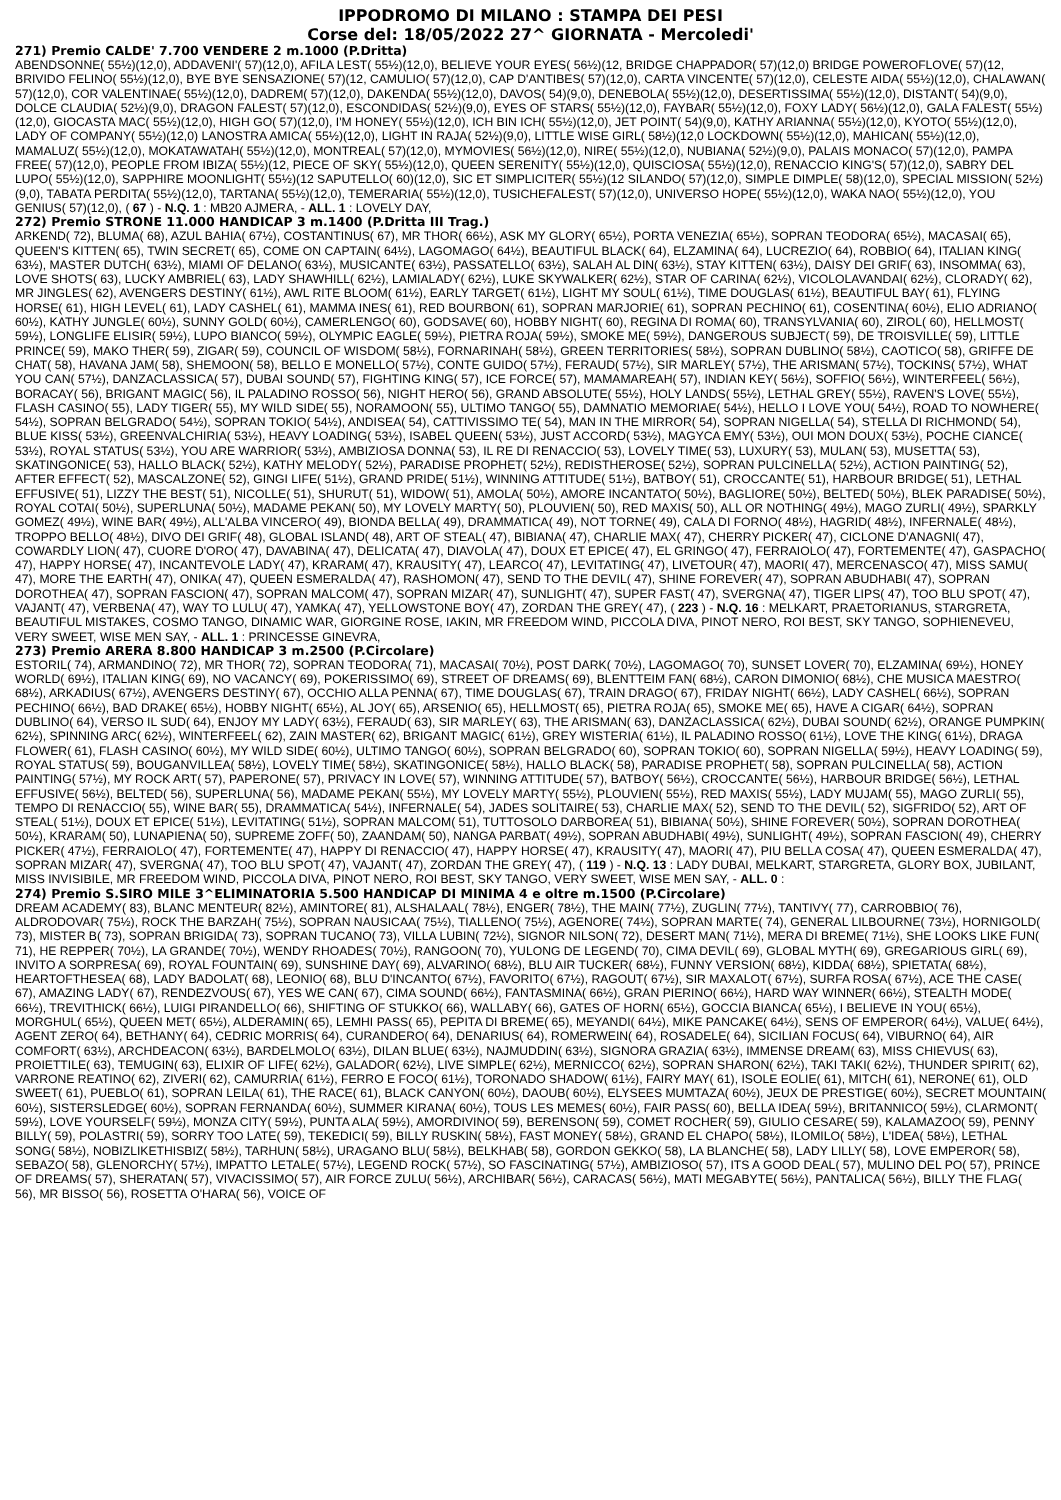IPPODROMO DI MILANO : STAMPA DEI PESI
Corse del: 18/05/2022 27^ GIORNATA - Mercoledi'
271) Premio CALDE' 7.700 VENDERE 2 m.1000 (P.Dritta)
ABENDSONNE( 55½)(12,0), ADDAVENI'( 57)(12,0), AFILA LEST( 55½)(12,0), BELIEVE YOUR EYES( 56½)(12, BRIDGE CHAPPADOR( 57)(12,0) BRIDGE POWEROFLOVE( 57)(12, BRIVIDO FELINO( 55½)(12,0), BYE BYE SENSAZIONE( 57)(12, CAMULIO( 57)(12,0), CAP D'ANTIBES( 57)(12,0), CARTA VINCENTE( 57)(12,0), CELESTE AIDA( 55½)(12,0), CHALAWAN( 57)(12,0), COR VALENTINAE( 55½)(12,0), DADREM( 57)(12,0), DAKENDA( 55½)(12,0), DAVOS( 54)(9,0), DENEBOLA( 55½)(12,0), DESERTISSIMA( 55½)(12,0), DISTANT( 54)(9,0), DOLCE CLAUDIA( 52½)(9,0), DRAGON FALEST( 57)(12,0), ESCONDIDAS( 52½)(9,0), EYES OF STARS( 55½)(12,0), FAYBAR( 55½)(12,0), FOXY LADY( 56½)(12,0), GALA FALEST( 55½)(12,0), GIOCASTA MAC( 55½)(12,0), HIGH GO( 57)(12,0), I'M HONEY( 55½)(12,0), ICH BIN ICH( 55½)(12,0), JET POINT( 54)(9,0), KATHY ARIANNA( 55½)(12,0), KYOTO( 55½)(12,0), LADY OF COMPANY( 55½)(12,0) LANOSTRA AMICA( 55½)(12,0), LIGHT IN RAJA( 52½)(9,0), LITTLE WISE GIRL( 58½)(12,0 LOCKDOWN( 55½)(12,0), MAHICAN( 55½)(12,0), MAMALUZ( 55½)(12,0), MOKATAWATAH( 55½)(12,0), MONTREAL( 57)(12,0), MYMOVIES( 56½)(12,0), NIRE( 55½)(12,0), NUBIANA( 52½)(9,0), PALAIS MONACO( 57)(12,0), PAMPA FREE( 57)(12,0), PEOPLE FROM IBIZA( 55½)(12, PIECE OF SKY( 55½)(12,0), QUEEN SERENITY( 55½)(12,0), QUISCIOSA( 55½)(12,0), RENACCIO KING'S( 57)(12,0), SABRY DEL LUPO( 55½)(12,0), SAPPHIRE MOONLIGHT( 55½)(12 SAPUTELLO( 60)(12,0), SIC ET SIMPLICITER( 55½)(12 SILANDO( 57)(12,0), SIMPLE DIMPLE( 58)(12,0), SPECIAL MISSION( 52½)(9,0), TABATA PERDITA( 55½)(12,0), TARTANA( 55½)(12,0), TEMERARIA( 55½)(12,0), TUSICHEFALEST( 57)(12,0), UNIVERSO HOPE( 55½)(12,0), WAKA NAO( 55½)(12,0), YOU GENIUS( 57)(12,0), ( 67 ) - N.Q. 1 : MB20 AJMERA, - ALL. 1 : LOVELY DAY,
272) Premio STRONE 11.000 HANDICAP 3 m.1400 (P.Dritta III Trag.)
ARKEND( 72), BLUMA( 68), AZUL BAHIA( 67½), COSTANTINUS( 67), MR THOR( 66½), ASK MY GLORY( 65½), PORTA VENEZIA( 65½), SOPRAN TEODORA( 65½), MACASAI( 65), QUEEN'S KITTEN( 65), TWIN SECRET( 65), COME ON CAPTAIN( 64½), LAGOMAGO( 64½), BEAUTIFUL BLACK( 64), ELZAMINA( 64), LUCREZIO( 64), ROBBIO( 64), ITALIAN KING( 63½), MASTER DUTCH( 63½), MIAMI OF DELANO( 63½), MUSICANTE( 63½), PASSATELLO( 63½), SALAH AL DIN( 63½), STAY KITTEN( 63½), DAISY DEI GRIF( 63), INSOMMA( 63), LOVE SHOTS( 63), LUCKY AMBRIEL( 63), LADY SHAWHILL( 62½), LAMIALADY( 62½), LUKE SKYWALKER( 62½), STAR OF CARINA( 62½), VICOLOLAVANDAI( 62½), CLORADY( 62), MR JINGLES( 62), AVENGERS DESTINY( 61½), AWL RITE BLOOM( 61½), EARLY TARGET( 61½), LIGHT MY SOUL( 61½), TIME DOUGLAS( 61½), BEAUTIFUL BAY( 61), FLYING HORSE( 61), HIGH LEVEL( 61), LADY CASHEL( 61), MAMMA INES( 61), RED BOURBON( 61), SOPRAN MARJORIE( 61), SOPRAN PECHINO( 61), COSENTINA( 60½), ELIO ADRIANO( 60½), KATHY JUNGLE( 60½), SUNNY GOLD( 60½), CAMERLENGO( 60), GODSAVE( 60), HOBBY NIGHT( 60), REGINA DI ROMA( 60), TRANSYLVANIA( 60), ZIROL( 60), HELLMOST( 59½), LONGLIFE ELISIR( 59½), LUPO BIANCO( 59½), OLYMPIC EAGLE( 59½), PIETRA ROJA( 59½), SMOKE ME( 59½), DANGEROUS SUBJECT( 59), DE TROISVILLE( 59), LITTLE PRINCE( 59), MAKO THER( 59), ZIGAR( 59), COUNCIL OF WISDOM( 58½), FORNARINAH( 58½), GREEN TERRITORIES( 58½), SOPRAN DUBLINO( 58½), CAOTICO( 58), GRIFFE DE CHAT( 58), HAVANA JAM( 58), SHEMOON( 58), BELLO E MONELLO( 57½), CONTE GUIDO( 57½), FERAUD( 57½), SIR MARLEY( 57½), THE ARISMAN( 57½), TOCKINS( 57½), WHAT YOU CAN( 57½), DANZACLASSICA( 57), DUBAI SOUND( 57), FIGHTING KING( 57), ICE FORCE( 57), MAMAMAREAH( 57), INDIAN KEY( 56½), SOFFIO( 56½), WINTERFEEL( 56½), BORACAY( 56), BRIGANT MAGIC( 56), IL PALADINO ROSSO( 56), NIGHT HERO( 56), GRAND ABSOLUTE( 55½), HOLY LANDS( 55½), LETHAL GREY( 55½), RAVEN'S LOVE( 55½), FLASH CASINO( 55), LADY TIGER( 55), MY WILD SIDE( 55), NORAMOON( 55), ULTIMO TANGO( 55), DAMNATIO MEMORIAE( 54½), HELLO I LOVE YOU( 54½), ROAD TO NOWHERE( 54½), SOPRAN BELGRADO( 54½), SOPRAN TOKIO( 54½), ANDISEA( 54), CATTIVISSIMO TE( 54), MAN IN THE MIRROR( 54), SOPRAN NIGELLA( 54), STELLA DI RICHMOND( 54), BLUE KISS( 53½), GREENVALCHIRIA( 53½), HEAVY LOADING( 53½), ISABEL QUEEN( 53½), JUST ACCORD( 53½), MAGYCA EMY( 53½), OUI MON DOUX( 53½), POCHE CIANCE( 53½), ROYAL STATUS( 53½), YOU ARE WARRIOR( 53½), AMBIZIOSA DONNA( 53), IL RE DI RENACCIO( 53), LOVELY TIME( 53), LUXURY( 53), MULAN( 53), MUSETTA( 53), SKATINGONICE( 53), HALLO BLACK( 52½), KATHY MELODY( 52½), PARADISE PROPHET( 52½), REDISTHEROSE( 52½), SOPRAN PULCINELLA( 52½), ACTION PAINTING( 52), AFTER EFFECT( 52), MASCALZONE( 52), GINGI LIFE( 51½), GRAND PRIDE( 51½), WINNING ATTITUDE( 51½), BATBOY( 51), CROCCANTE( 51), HARBOUR BRIDGE( 51), LETHAL EFFUSIVE( 51), LIZZY THE BEST( 51), NICOLLE( 51), SHURUT( 51), WIDOW( 51), AMOLA( 50½), AMORE INCANTATO( 50½), BAGLIORE( 50½), BELTED( 50½), BLEK PARADISE( 50½), ROYAL COTAI( 50½), SUPERLUNA( 50½), MADAME PEKAN( 50), MY LOVELY MARTY( 50), PLOUVIEN( 50), RED MAXIS( 50), ALL OR NOTHING( 49½), MAGO ZURLI( 49½), SPARKLY GOMEZ( 49½), WINE BAR( 49½), ALL'ALBA VINCERO( 49), BIONDA BELLA( 49), DRAMMATICA( 49), NOT TORNE( 49), CALA DI FORNO( 48½), HAGRID( 48½), INFERNALE( 48½), TROPPO BELLO( 48½), DIVO DEI GRIF( 48), GLOBAL ISLAND( 48), ART OF STEAL( 47), BIBIANA( 47), CHARLIE MAX( 47), CHERRY PICKER( 47), CICLONE D'ANAGNI( 47), COWARDLY LION( 47), CUORE D'ORO( 47), DAVABINA( 47), DELICATA( 47), DIAVOLA( 47), DOUX ET EPICE( 47), EL GRINGO( 47), FERRAIOLO( 47), FORTEMENTE( 47), GASPACHO( 47), HAPPY HORSE( 47), INCANTEVOLE LADY( 47), KRARAM( 47), KRAUSITY( 47), LEARCO( 47), LEVITATING( 47), LIVETOUR( 47), MAORI( 47), MERCENASCO( 47), MISS SAMU( 47), MORE THE EARTH( 47), ONIKA( 47), QUEEN ESMERALDA( 47), RASHOMON( 47), SEND TO THE DEVIL( 47), SHINE FOREVER( 47), SOPRAN ABUDHABI( 47), SOPRAN DOROTHEA( 47), SOPRAN FASCION( 47), SOPRAN MALCOM( 47), SOPRAN MIZAR( 47), SUNLIGHT( 47), SUPER FAST( 47), SVERGNA( 47), TIGER LIPS( 47), TOO BLU SPOT( 47), VAJANT( 47), VERBENA( 47), WAY TO LULU( 47), YAMKA( 47), YELLOWSTONE BOY( 47), ZORDAN THE GREY( 47), ( 223 ) - N.Q. 16 : MELKART, PRAETORIANUS, STARGRETA, BEAUTIFUL MISTAKES, COSMO TANGO, DINAMIC WAR, GIORGINE ROSE, IAKIN, MR FREEDOM WIND, PICCOLA DIVA, PINOT NERO, ROI BEST, SKY TANGO, SOPHIENEVEU, VERY SWEET, WISE MEN SAY, - ALL. 1 : PRINCESSE GINEVRA,
273) Premio ARERA 8.800 HANDICAP 3 m.2500 (P.Circolare)
ESTORIL( 74), ARMANDINO( 72), MR THOR( 72), SOPRAN TEODORA( 71), MACASAI( 70½), POST DARK( 70½), LAGOMAGO( 70), SUNSET LOVER( 70), ELZAMINA( 69½), HONEY WORLD( 69½), ITALIAN KING( 69), NO VACANCY( 69), POKERISSIMO( 69), STREET OF DREAMS( 69), BLENTTEIM FAN( 68½), CARON DIMONIO( 68½), CHE MUSICA MAESTRO( 68½), ARKADIUS( 67½), AVENGERS DESTINY( 67), OCCHIO ALLA PENNA( 67), TIME DOUGLAS( 67), TRAIN DRAGO( 67), FRIDAY NIGHT( 66½), LADY CASHEL( 66½), SOPRAN PECHINO( 66½), BAD DRAKE( 65½), HOBBY NIGHT( 65½), AL JOY( 65), ARSENIO( 65), HELLMOST( 65), PIETRA ROJA( 65), SMOKE ME( 65), HAVE A CIGAR( 64½), SOPRAN DUBLINO( 64), VERSO IL SUD( 64), ENJOY MY LADY( 63½), FERAUD( 63), SIR MARLEY( 63), THE ARISMAN( 63), DANZACLASSICA( 62½), DUBAI SOUND( 62½), ORANGE PUMPKIN( 62½), SPINNING ARC( 62½), WINTERFEEL( 62), ZAIN MASTER( 62), BRIGANT MAGIC( 61½), GREY WISTERIA( 61½), IL PALADINO ROSSO( 61½), LOVE THE KING( 61½), DRAGA FLOWER( 61), FLASH CASINO( 60½), MY WILD SIDE( 60½), ULTIMO TANGO( 60½), SOPRAN BELGRADO( 60), SOPRAN TOKIO( 60), SOPRAN NIGELLA( 59½), HEAVY LOADING( 59), ROYAL STATUS( 59), BOUGANVILLEA( 58½), LOVELY TIME( 58½), SKATINGONICE( 58½), HALLO BLACK( 58), PARADISE PROPHET( 58), SOPRAN PULCINELLA( 58), ACTION PAINTING( 57½), MY ROCK ART( 57), PAPERONE( 57), PRIVACY IN LOVE( 57), WINNING ATTITUDE( 57), BATBOY( 56½), CROCCANTE( 56½), HARBOUR BRIDGE( 56½), LETHAL EFFUSIVE( 56½), BELTED( 56), SUPERLUNA( 56), MADAME PEKAN( 55½), MY LOVELY MARTY( 55½), PLOUVIEN( 55½), RED MAXIS( 55½), LADY MUJAM( 55), MAGO ZURLI( 55), TEMPO DI RENACCIO( 55), WINE BAR( 55), DRAMMATICA( 54½), INFERNALE( 54), JADES SOLITAIRE( 53), CHARLIE MAX( 52), SEND TO THE DEVIL( 52), SIGFRIDO( 52), ART OF STEAL( 51½), DOUX ET EPICE( 51½), LEVITATING( 51½), SOPRAN MALCOM( 51), TUTTOSOLO DARBOREA( 51), BIBIANA( 50½), SHINE FOREVER( 50½), SOPRAN DOROTHEA( 50½), KRARAM( 50), LUNAPIENA( 50), SUPREME ZOFF( 50), ZAANDAM( 50), NANGA PARBAT( 49½), SOPRAN ABUDHABI( 49½), SUNLIGHT( 49½), SOPRAN FASCION( 49), CHERRY PICKER( 47½), FERRAIOLO( 47), FORTEMENTE( 47), HAPPY DI RENACCIO( 47), HAPPY HORSE( 47), KRAUSITY( 47), MAORI( 47), PIU BELLA COSA( 47), QUEEN ESMERALDA( 47), SOPRAN MIZAR( 47), SVERGNA( 47), TOO BLU SPOT( 47), VAJANT( 47), ZORDAN THE GREY( 47), ( 119 ) - N.Q. 13 : LADY DUBAI, MELKART, STARGRETA, GLORY BOX, JUBILANT, MISS INVISIBILE, MR FREEDOM WIND, PICCOLA DIVA, PINOT NERO, ROI BEST, SKY TANGO, VERY SWEET, WISE MEN SAY, - ALL. 0 :
274) Premio S.SIRO MILE 3^ELIMINATORIA 5.500 HANDICAP DI MINIMA 4 e oltre m.1500 (P.Circolare)
DREAM ACADEMY( 83), BLANC MENTEUR( 82½), AMINTORE( 81), ALSHALAAL( 78½), ENGER( 78½), THE MAIN( 77½), ZUGLIN( 77½), TANTIVY( 77), CARROBBIO( 76), ALDRODOVAR( 75½), ROCK THE BARZAH( 75½), SOPRAN NAUSICAA( 75½), TIALLENO( 75½), AGENORE( 74½), SOPRAN MARTE( 74), GENERAL LILBOURNE( 73½), HORNIGOLD( 73), MISTER B( 73), SOPRAN BRIGIDA( 73), SOPRAN TUCANO( 73), VILLA LUBIN( 72½), SIGNOR NILSON( 72), DESERT MAN( 71½), MERA DI BREME( 71½), SHE LOOKS LIKE FUN( 71), HE REPPER( 70½), LA GRANDE( 70½), WENDY RHOADES( 70½), RANGOON( 70), YULONG DE LEGEND( 70), CIMA DEVIL( 69), GLOBAL MYTH( 69), GREGARIOUS GIRL( 69), INVITO A SORPRESA( 69), ROYAL FOUNTAIN( 69), SUNSHINE DAY( 69), ALVARINO( 68½), BLU AIR TUCKER( 68½), FUNNY VERSION( 68½), KIDDA( 68½), SPIETATA( 68½), HEARTOFTHESEA( 68), LADY BADOLAT( 68), LEONIO( 68), BLU D'INCANTO( 67½), FAVORITO( 67½), RAGOUT( 67½), SIR MAXALOT( 67½), SURFA ROSA( 67½), ACE THE CASE( 67), AMAZING LADY( 67), RENDEZVOUS( 67), YES WE CAN( 67), CIMA SOUND( 66½), FANTASMINA( 66½), GRAN PIERINO( 66½), HARD WAY WINNER( 66½), STEALTH MODE( 66½), TREVITHICK( 66½), LUIGI PIRANDELLO( 66), SHIFTING OF STUKKO( 66), WALLABY( 66), GATES OF HORN( 65½), GOCCIA BIANCA( 65½), I BELIEVE IN YOU( 65½), MORGHUL( 65½), QUEEN MET( 65½), ALDERAMIN( 65), LEMHI PASS( 65), PEPITA DI BREME( 65), MEYANDI( 64½), MIKE PANCAKE( 64½), SENS OF EMPEROR( 64½), VALUE( 64½), AGENT ZERO( 64), BETHANY( 64), CEDRIC MORRIS( 64), CURANDERO( 64), DENARIUS( 64), ROMERWEIN( 64), ROSADELE( 64), SICILIAN FOCUS( 64), VIBURNO( 64), AIR COMFORT( 63½), ARCHDEACON( 63½), BARDELMOLO( 63½), DILAN BLUE( 63½), NAJMUDDIN( 63½), SIGNORA GRAZIA( 63½), IMMENSE DREAM( 63), MISS CHIEVUS( 63), PROIETTILE( 63), TEMUGIN( 63), ELIXIR OF LIFE( 62½), GALADOR( 62½), LIVE SIMPLE( 62½), MERNICCO( 62½), SOPRAN SHARON( 62½), TAKI TAKI( 62½), THUNDER SPIRIT( 62), VARRONE REATINO( 62), ZIVERI( 62), CAMURRIA( 61½), FERRO E FOCO( 61½), TORONADO SHADOW( 61½), FAIRY MAY( 61), ISOLE EOLIE( 61), MITCH( 61), NERONE( 61), OLD SWEET( 61), PUEBLO( 61), SOPRAN LEILA( 61), THE RACE( 61), BLACK CANYON( 60½), DAOUB( 60½), ELYSEES MUMTAZA( 60½), JEUX DE PRESTIGE( 60½), SECRET MOUNTAIN( 60½), SISTERSLEDGE( 60½), SOPRAN FERNANDA( 60½), SUMMER KIRANA( 60½), TOUS LES MEMES( 60½), FAIR PASS( 60), BELLA IDEA( 59½), BRITANNICO( 59½), CLARMONT( 59½), LOVE YOURSELF( 59½), MONZA CITY( 59½), PUNTA ALA( 59½), AMORDIVINO( 59), BERENSON( 59), COMET ROCHER( 59), GIULIO CESARE( 59), KALAMAZOO( 59), PENNY BILLY( 59), POLASTRI( 59), SORRY TOO LATE( 59), TEKEDICI( 59), BILLY RUSKIN( 58½), FAST MONEY( 58½), GRAND EL CHAPO( 58½), ILOMILO( 58½), L'IDEA( 58½), LETHAL SONG( 58½), NOBIZLIKETHISBIZ( 58½), TARHUN( 58½), URAGANO BLU( 58½), BELKHAB( 58), GORDON GEKKO( 58), LA BLANCHE( 58), LADY LILLY( 58), LOVE EMPEROR( 58), SEBAZO( 58), GLENORCHY( 57½), IMPATTO LETALE( 57½), LEGEND ROCK( 57½), SO FASCINATING( 57½), AMBIZIOSO( 57), ITS A GOOD DEAL( 57), MULINO DEL PO( 57), PRINCE OF DREAMS( 57), SHERATAN( 57), VIVACISSIMO( 57), AIR FORCE ZULU( 56½), ARCHIBAR( 56½), CARACAS( 56½), MATI MEGABYTE( 56½), PANTALICA( 56½), BILLY THE FLAG( 56), MR BISSO( 56), ROSETTA O'HARA( 56), VOICE OF